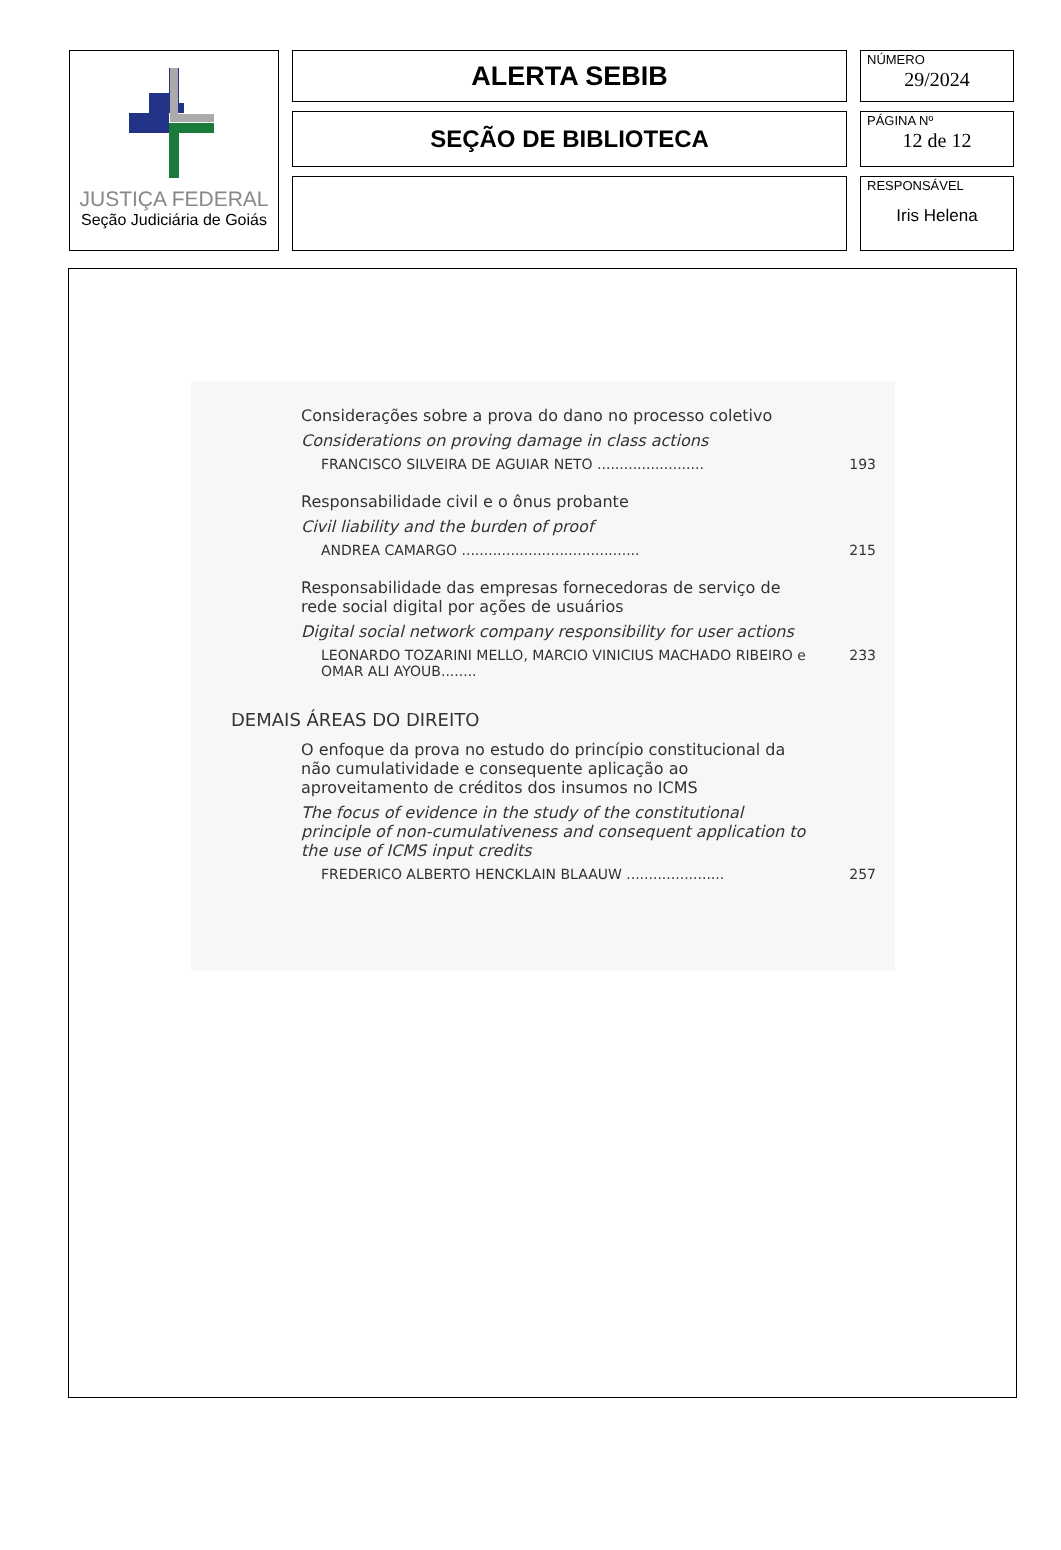JUSTIÇA FEDERAL
Seção Judiciária de Goiás
ALERTA SEBIB
SEÇÃO DE BIBLIOTECA
NÚMERO
29/2024
PÁGINA Nº
12 de 12
RESPONSÁVEL
Iris Helena
Considerações sobre a prova do dano no processo coletivo
Considerations on proving damage in class actions
FRANCISCO SILVEIRA DE AGUIAR NETO ........................ 193
Responsabilidade civil e o ônus probante
Civil liability and the burden of proof
ANDREA CAMARGO ........................................ 215
Responsabilidade das empresas fornecedoras de serviço de rede social digital por ações de usuários
Digital social network company responsibility for user actions
LEONARDO TOZARINI MELLO, MARCIO VINICIUS MACHADO RIBEIRO e OMAR ALI AYOUB........ 233
DEMAIS ÁREAS DO DIREITO
O enfoque da prova no estudo do princípio constitucional da não cumulatividade e consequente aplicação ao aproveitamento de créditos dos insumos no ICMS
The focus of evidence in the study of the constitutional principle of non-cumulativeness and consequent application to the use of ICMS input credits
FREDERICO ALBERTO HENCKLAIN BLAAUW ...................... 257